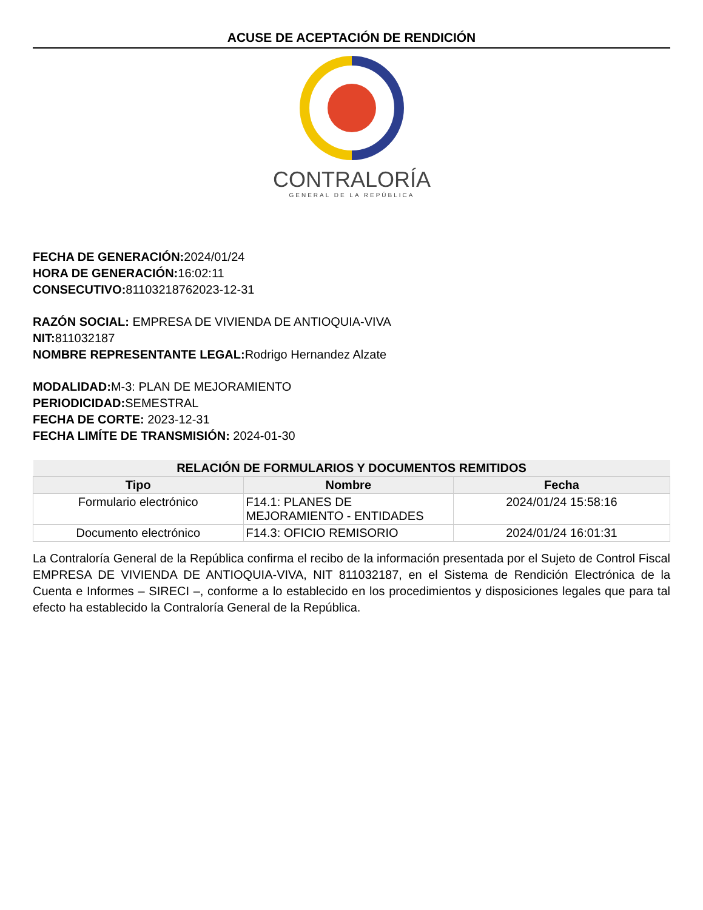ACUSE DE ACEPTACIÓN DE RENDICIÓN
CONTRALORÍA
GENERAL DE LA REPÚBLICA
FECHA DE GENERACIÓN: 2024/01/24
HORA DE GENERACIÓN: 16:02:11
CONSECUTIVO: 81103218762023-12-31
RAZÓN SOCIAL: EMPRESA DE VIVIENDA DE ANTIOQUIA-VIVA
NIT: 811032187
NOMBRE REPRESENTANTE LEGAL: Rodrigo Hernandez Alzate
MODALIDAD: M-3: PLAN DE MEJORAMIENTO
PERIODICIDAD: SEMESTRAL
FECHA DE CORTE: 2023-12-31
FECHA LIMÍTE DE TRANSMISIÓN: 2024-01-30
| RELACIÓN DE FORMULARIOS Y DOCUMENTOS REMITIDOS | | |
| Tipo | Nombre | Fecha |
| Formulario electrónico | F14.1: PLANES DE MEJORAMIENTO - ENTIDADES | 2024/01/24 15:58:16 |
| Documento electrónico | F14.3: OFICIO REMISORIO | 2024/01/24 16:01:31 |
La Contraloría General de la República confirma el recibo de la información presentada por el Sujeto de Control Fiscal EMPRESA DE VIVIENDA DE ANTIOQUIA-VIVA, NIT 811032187, en el Sistema de Rendición Electrónica de la Cuenta e Informes – SIRECI –, conforme a lo establecido en los procedimientos y disposiciones legales que para tal efecto ha establecido la Contraloría General de la República.